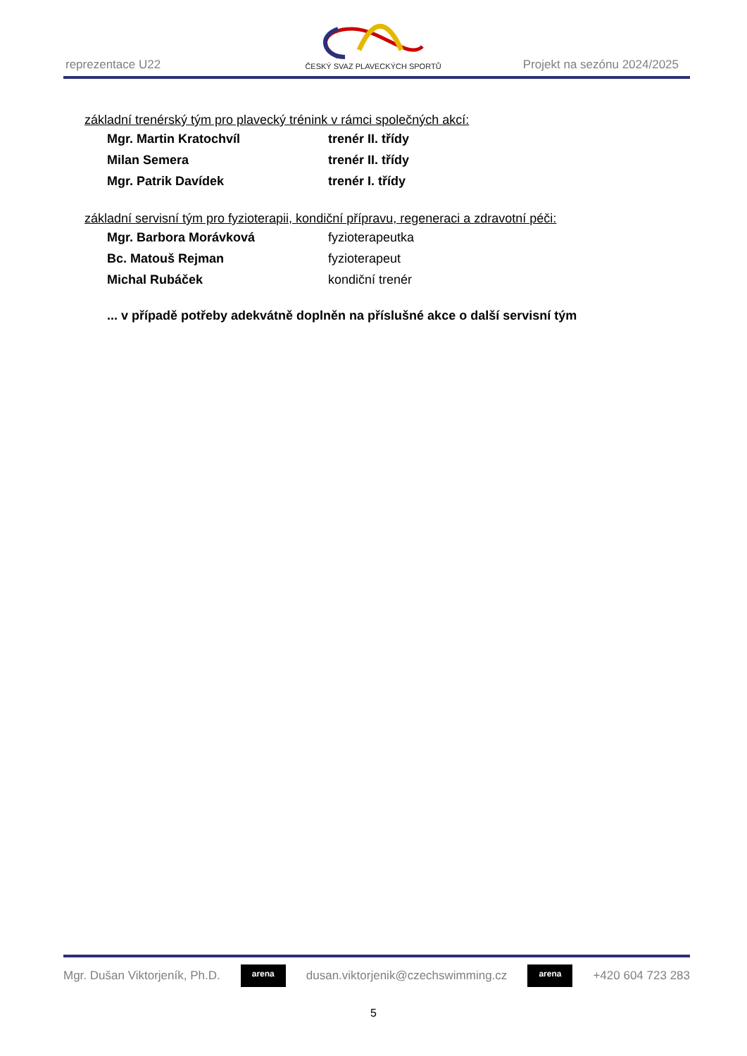reprezentace U22 ČESKÝ SVAZ PLAVECKÝCH SPORTŮ Projekt na sezónu 2024/2025
základní trenérský tým pro plavecký trénink v rámci společných akcí:
Mgr. Martin Kratochvíl trenér II. třídy
Milan Semera trenér II. třídy
Mgr. Patrik Davídek trenér I. třídy
základní servisní tým pro fyzioterapii, kondiční přípravu, regeneraci a zdravotní péči:
Mgr. Barbora Morávková fyzioterapeutka
Bc. Matouš Rejman fyzioterapeut
Michal Rubáček kondiční trenér
... v případě potřeby adekvátně doplněn na příslušné akce o další servisní tým
Mgr. Dušan Viktorjeník, Ph.D. arena dusan.viktorjenik@czechswimming.cz arena +420 604 723 283
5